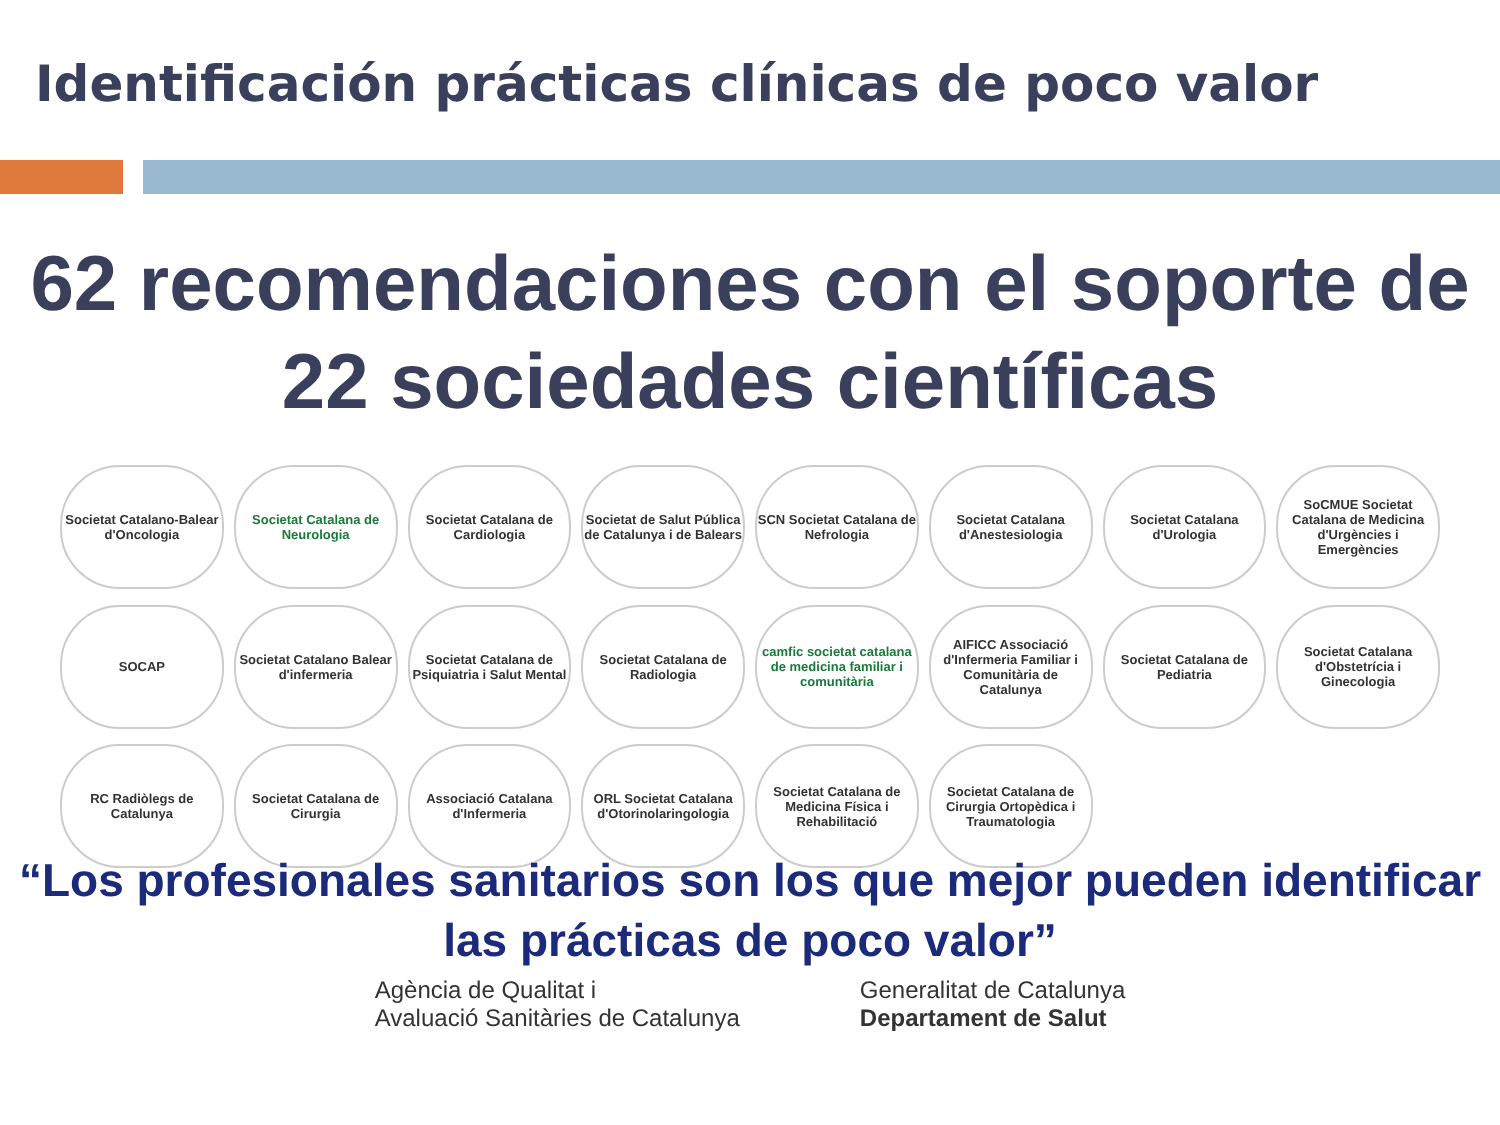Identificación prácticas clínicas de poco valor
62 recomendaciones con el soporte de 22 sociedades científicas
Societat Catalano-Balear d'Oncologia
Societat Catalana de Neurologia
Societat Catalana de Cardiologia
Societat de Salut Pública de Catalunya i de Balears
SCN Societat Catalana de Nefrologia
Societat Catalana d'Anestesiologia
Societat Catalana d'Urologia
SoCMUE Societat Catalana de Medicina d'Urgències i Emergències
SOCAP
Societat Catalano Balear d'infermeria
Societat Catalana de Psiquiatria i Salut Mental
Societat Catalana de Radiologia
camfic societat catalana de medicina familiar i comunitària
AIFICC Associació d'Infermeria Familiar i Comunitària de Catalunya
Societat Catalana de Pediatria
Societat Catalana d'Obstetrícia i Ginecologia
RC Radiòlegs de Catalunya
Societat Catalana de Cirurgia
Associació Catalana d'Infermeria
ORL Societat Catalana d'Otorinolaringologia
Societat Catalana de Medicina Física i Rehabilitació
Societat Catalana de Cirurgia Ortopèdica i Traumatologia
“Los profesionales sanitarios son los que mejor pueden identificar las prácticas de poco valor”
Agència de Qualitat i
Avaluació Sanitàries de Catalunya
Generalitat de Catalunya
Departament de Salut